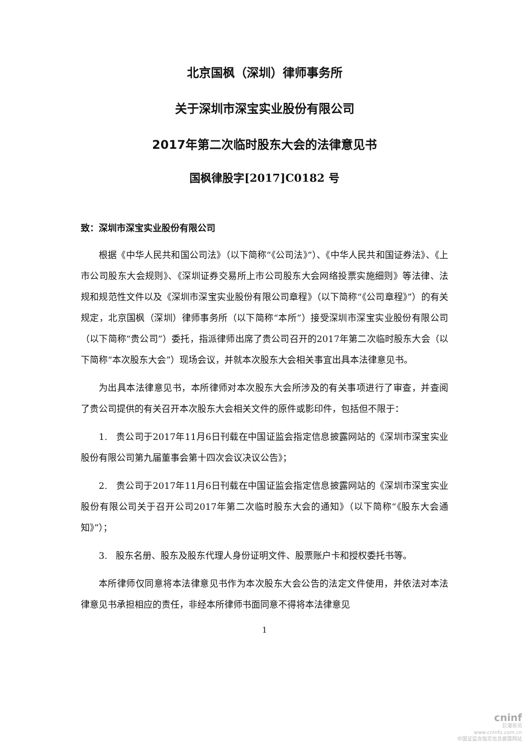北京国枫（深圳）律师事务所
关于深圳市深宝实业股份有限公司
2017年第二次临时股东大会的法律意见书
国枫律股字[2017]C0182 号
致：深圳市深宝实业股份有限公司
根据《中华人民共和国公司法》（以下简称“《公司法》”）、《中华人民共和国证券法》、《上市公司股东大会规则》、《深圳证券交易所上市公司股东大会网络投票实施细则》等法律、法规和规范性文件以及《深圳市深宝实业股份有限公司章程》（以下简称“《公司章程》”）的有关规定，北京国枫（深圳）律师事务所（以下简称“本所”）接受深圳市深宝实业股份有限公司（以下简称“贵公司”）委托，指派律师出席了贵公司召开的2017年第二次临时股东大会（以下简称“本次股东大会”）现场会议，并就本次股东大会相关事宜出具本法律意见书。
为出具本法律意见书，本所律师对本次股东大会所涉及的有关事项进行了审查，并查阅了贵公司提供的有关召开本次股东大会相关文件的原件或影印件，包括但不限于：
1. 贵公司于2017年11月6日刊载在中国证监会指定信息披露网站的《深圳市深宝实业股份有限公司第九届董事会第十四次会议决议公告》；
2. 贵公司于2017年11月6日刊载在中国证监会指定信息披露网站的《深圳市深宝实业股份有限公司关于召开公司2017年第二次临时股东大会的通知》（以下简称“《股东大会通知》”）；
3. 股东名册、股东及股东代理人身份证明文件、股票账户卡和授权委托书等。
本所律师仅同意将本法律意见书作为本次股东大会公告的法定文件使用，并依法对本法律意见书承担相应的责任，非经本所律师书面同意不得将本法律意见
1
cninf
巨潮资讯
www.cninfo.com.cn
中国证监会指定信息披露网站